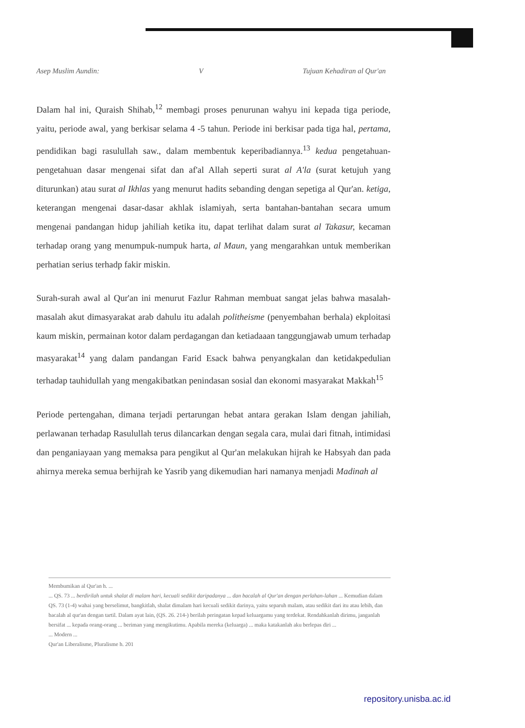Asep Muslim Aundin: V Tujuan Kehadiran al Qur'an
Dalam hal ini, Quraish Shihab,<sup>12</sup> membagi proses penurunan wahyu ini kepada tiga periode, yaitu, periode awal, yang berkisar selama 4 -5 tahun. Periode ini berkisar pada tiga hal, pertama, pendidikan bagi rasulullah saw., dalam membentuk keperibadiannya.<sup>13</sup> kedua pengetahuan-pengetahuan dasar mengenai sifat dan af'al Allah seperti surat al A'la (surat ketujuh yang diturunkan) atau surat al Ikhlas yang menurut hadits sebanding dengan sepetiga al Qur'an. ketiga, keterangan mengenai dasar-dasar akhlak islamiyah, serta bantahan-bantahan secara umum mengenai pandangan hidup jahiliah ketika itu, dapat terlihat dalam surat al Takasur, kecaman terhadap orang yang menumpuk-numpuk harta, al Maun, yang mengarahkan untuk memberikan perhatian serius terhadp fakir miskin.
Surah-surah awal al Qur'an ini menurut Fazlur Rahman membuat sangat jelas bahwa masalah-masalah akut dimasyarakat arab dahulu itu adalah politheisme (penyembahan berhala) ekploitasi kaum miskin, permainan kotor dalam perdagangan dan ketiadaaan tanggungjawab umum terhadap masyarakat<sup>14</sup> yang dalam pandangan Farid Esack bahwa penyangkalan dan ketidakpedulian terhadap tauhidullah yang mengakibatkan penindasan sosial dan ekonomi masyarakat Makkah<sup>15</sup>
Periode pertengahan, dimana terjadi pertarungan hebat antara gerakan Islam dengan jahiliah, perlawanan terhadap Rasulullah terus dilancarkan dengan segala cara, mulai dari fitnah, intimidasi dan penganiayaan yang memaksa para pengikut al Qur'an melakukan hijrah ke Habsyah dan pada ahirnya mereka semua berhijrah ke Yasrib yang dikemudian hari namanya menjadi Madinah al
Membumikan al Qur'an h. ...
... QS. 73 ... berdirilah untuk shalat di malam hari, kecuali sedikit daripadanya ... dan bacalah al Qur'an dengan perlahan-lahan ... Kemudian dalam QS. 73 (1-4) wahai yang berselimut, bangkitlah, shalat dimalam hari kecuali sedikit darinya, yaitu separuh malam, atau sedikit dari itu atau lebih, dan bacalah al qur'an dengan tartil. Dalam ayat lain, (QS. 26. 214-) berilah peringatan kepad keluargamu yang terdekat. Rendahkanlah dirimu, janganlah bersifat ... kepada orang-orang ... beriman yang mengikutimu. Apabila mereka (keluarga) ... maka katakanlah aku berlepas diri ...
... Modern ...
Qur'an Liberalisme, Pluralisme h. 201
repository.unisba.ac.id